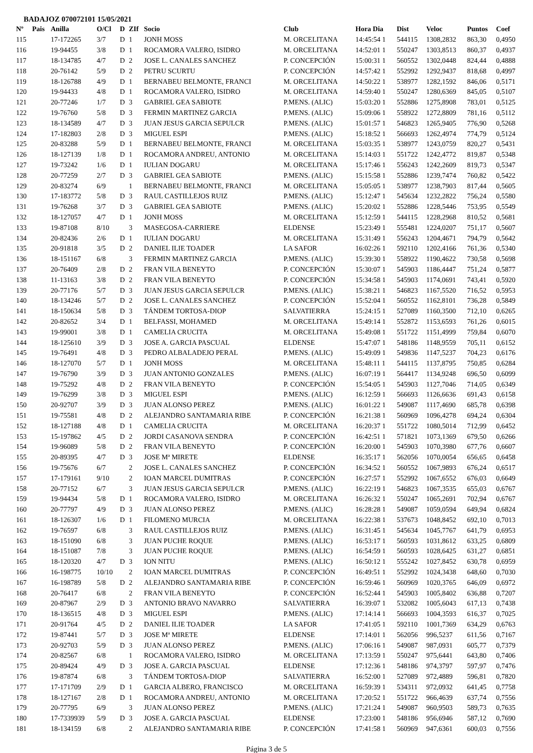BADAJOZ 070072101 15/05/2021
| Nº | Pais | Anilla | O/Cl | D | ZIf | Socio | Club | Hora Dia | Dist | Veloc | Puntos | Coef |
| --- | --- | --- | --- | --- | --- | --- | --- | --- | --- | --- | --- | --- |
| 115 | | 17-172265 | 3/7 | D | 1 | JONH MOSS | M. ORCELITANA | 14:45:54 1 | 544115 | 1308,2832 | 863,30 | 0,4950 |
| 116 | | 19-94455 | 3/8 | D | 1 | ROCAMORA VALERO, ISIDRO | M. ORCELITANA | 14:52:01 1 | 550247 | 1303,8513 | 860,37 | 0,4937 |
| 117 | | 18-134785 | 4/7 | D | 2 | JOSE L. CANALES SANCHEZ | P. CONCEPCIÓN | 15:00:31 1 | 560552 | 1302,0448 | 824,44 | 0,4888 |
| 118 | | 20-76142 | 5/9 | D | 2 | PETRU SCURTU | P. CONCEPCIÓN | 14:57:42 1 | 552992 | 1292,9437 | 818,68 | 0,4997 |
| 119 | | 18-126788 | 4/9 | D | 1 | BERNABEU BELMONTE, FRANCI | M. ORCELITANA | 14:50:22 1 | 538977 | 1282,1592 | 846,06 | 0,5171 |
| 120 | | 19-94433 | 4/8 | D | 1 | ROCAMORA VALERO, ISIDRO | M. ORCELITANA | 14:59:40 1 | 550247 | 1280,6369 | 845,05 | 0,5107 |
| 121 | | 20-77246 | 1/7 | D | 3 | GABRIEL GEA SABIOTE | P.MENS. (ALIC) | 15:03:20 1 | 552886 | 1275,8908 | 783,01 | 0,5125 |
| 122 | | 19-76760 | 5/8 | D | 3 | FERMIN MARTINEZ GARCIA | P.MENS. (ALIC) | 15:09:06 1 | 558922 | 1272,8809 | 781,16 | 0,5112 |
| 123 | | 18-134589 | 4/7 | D | 3 | JUAN JESUS GARCIA SEPULCR | P.MENS. (ALIC) | 15:01:57 1 | 546823 | 1265,9405 | 776,90 | 0,5268 |
| 124 | | 17-182803 | 2/8 | D | 3 | MIGUEL ESPI | P.MENS. (ALIC) | 15:18:52 1 | 566693 | 1262,4974 | 774,79 | 0,5124 |
| 125 | | 20-83288 | 5/9 | D | 1 | BERNABEU BELMONTE, FRANCI | M. ORCELITANA | 15:03:35 1 | 538977 | 1243,0759 | 820,27 | 0,5431 |
| 126 | | 18-127139 | 1/8 | D | 1 | ROCAMORA ANDREU, ANTONIO | M. ORCELITANA | 15:14:03 1 | 551722 | 1242,4772 | 819,87 | 0,5348 |
| 127 | | 19-73242 | 1/6 | D | 1 | IULIAN DOGARU | M. ORCELITANA | 15:17:46 1 | 556243 | 1242,2609 | 819,73 | 0,5347 |
| 128 | | 20-77259 | 2/7 | D | 3 | GABRIEL GEA SABIOTE | P.MENS. (ALIC) | 15:15:58 1 | 552886 | 1239,7474 | 760,82 | 0,5422 |
| 129 | | 20-83274 | 6/9 | | 1 | BERNABEU BELMONTE, FRANCI | M. ORCELITANA | 15:05:05 1 | 538977 | 1238,7903 | 817,44 | 0,5605 |
| 130 | | 17-183772 | 5/8 | D | 3 | RAUL CASTILLEJOS RUIZ | P.MENS. (ALIC) | 15:12:47 1 | 545634 | 1232,2822 | 756,24 | 0,5580 |
| 131 | | 19-76268 | 3/7 | D | 3 | GABRIEL GEA SABIOTE | P.MENS. (ALIC) | 15:20:02 1 | 552886 | 1228,5446 | 753,95 | 0,5549 |
| 132 | | 18-127057 | 4/7 | D | 1 | JONH MOSS | M. ORCELITANA | 15:12:59 1 | 544115 | 1228,2968 | 810,52 | 0,5681 |
| 133 | | 19-87108 | 8/10 | | 3 | MASEGOSA-CARRIERE | ELDENSE | 15:23:49 1 | 555481 | 1224,0207 | 751,17 | 0,5607 |
| 134 | | 20-82436 | 2/6 | D | 1 | IULIAN DOGARU | M. ORCELITANA | 15:31:49 1 | 556243 | 1204,4671 | 794,79 | 0,5642 |
| 135 | | 20-91818 | 3/5 | D | 2 | DANIEL ILIE TOADER | LA SAFOR | 16:02:26 1 | 592110 | 1202,4166 | 761,36 | 0,5340 |
| 136 | | 18-151167 | 6/8 | | 3 | FERMIN MARTINEZ GARCIA | P.MENS. (ALIC) | 15:39:30 1 | 558922 | 1190,4622 | 730,58 | 0,5698 |
| 137 | | 20-76409 | 2/8 | D | 2 | FRAN VILA BENEYTO | P. CONCEPCIÓN | 15:30:07 1 | 545903 | 1186,4447 | 751,24 | 0,5877 |
| 138 | | 11-13163 | 3/8 | D | 2 | FRAN VILA BENEYTO | P. CONCEPCIÓN | 15:34:58 1 | 545903 | 1174,0691 | 743,41 | 0,5920 |
| 139 | | 20-77176 | 5/7 | D | 3 | JUAN JESUS GARCIA SEPULCR | P.MENS. (ALIC) | 15:38:21 1 | 546823 | 1167,5520 | 716,52 | 0,5953 |
| 140 | | 18-134246 | 5/7 | D | 2 | JOSE L. CANALES SANCHEZ | P. CONCEPCIÓN | 15:52:04 1 | 560552 | 1162,8101 | 736,28 | 0,5849 |
| 141 | | 18-150634 | 5/8 | D | 3 | TÁNDEM TORTOSA-DIOP | SALVATIERRA | 15:24:15 1 | 527089 | 1160,3500 | 712,10 | 0,6265 |
| 142 | | 20-82652 | 3/4 | D | 1 | BELFASSI, MOHAMED | M. ORCELITANA | 15:49:14 1 | 552872 | 1153,6593 | 761,26 | 0,6015 |
| 143 | | 19-99001 | 3/8 | D | 1 | CAMELIA CRUCITA | M. ORCELITANA | 15:49:08 1 | 551722 | 1151,4999 | 759,84 | 0,6070 |
| 144 | | 18-125610 | 3/9 | D | 3 | JOSE A. GARCIA PASCUAL | ELDENSE | 15:47:07 1 | 548186 | 1148,9559 | 705,11 | 0,6152 |
| 145 | | 19-76491 | 4/8 | D | 3 | PEDRO ALBALADEJO PERAL | P.MENS. (ALIC) | 15:49:09 1 | 549836 | 1147,5237 | 704,23 | 0,6176 |
| 146 | | 18-127070 | 5/7 | D | 1 | JONH MOSS | M. ORCELITANA | 15:48:11 1 | 544115 | 1137,8795 | 750,85 | 0,6284 |
| 147 | | 19-76790 | 3/9 | D | 3 | JUAN ANTONIO GONZALES | P.MENS. (ALIC) | 16:07:19 1 | 564417 | 1134,9248 | 696,50 | 0,6099 |
| 148 | | 19-75292 | 4/8 | D | 2 | FRAN VILA BENEYTO | P. CONCEPCIÓN | 15:54:05 1 | 545903 | 1127,7046 | 714,05 | 0,6349 |
| 149 | | 19-76299 | 3/8 | D | 3 | MIGUEL ESPI | P.MENS. (ALIC) | 16:12:59 1 | 566693 | 1126,6636 | 691,43 | 0,6158 |
| 150 | | 20-92707 | 3/9 | D | 3 | JUAN ALONSO PEREZ | P.MENS. (ALIC) | 16:01:22 1 | 549087 | 1117,4690 | 685,78 | 0,6398 |
| 151 | | 19-75581 | 4/8 | D | 2 | ALEJANDRO SANTAMARIA RIBE | P. CONCEPCIÓN | 16:21:38 1 | 560969 | 1096,4278 | 694,24 | 0,6304 |
| 152 | | 18-127188 | 4/8 | D | 1 | CAMELIA CRUCITA | M. ORCELITANA | 16:20:37 1 | 551722 | 1080,5014 | 712,99 | 0,6452 |
| 153 | | 15-197862 | 4/5 | D | 2 | JORDI CASANOVA SENDRA | P. CONCEPCIÓN | 16:42:51 1 | 571821 | 1073,1369 | 679,50 | 0,6266 |
| 154 | | 19-96089 | 5/8 | D | 2 | FRAN VILA BENEYTO | P. CONCEPCIÓN | 16:20:00 1 | 545903 | 1070,3980 | 677,76 | 0,6607 |
| 155 | | 20-89395 | 4/7 | D | 3 | JOSE Mª MIRETE | ELDENSE | 16:35:17 1 | 562056 | 1070,0054 | 656,65 | 0,6458 |
| 156 | | 19-75676 | 6/7 | | 2 | JOSE L. CANALES SANCHEZ | P. CONCEPCIÓN | 16:34:52 1 | 560552 | 1067,9893 | 676,24 | 0,6517 |
| 157 | | 17-179161 | 9/10 | | 2 | IOAN MARCEL DUMITRAS | P. CONCEPCIÓN | 16:27:57 1 | 552992 | 1067,6552 | 676,03 | 0,6649 |
| 158 | | 20-77152 | 6/7 | | 3 | JUAN JESUS GARCIA SEPULCR | P.MENS. (ALIC) | 16:22:19 1 | 546823 | 1067,3535 | 655,03 | 0,6767 |
| 159 | | 19-94434 | 5/8 | D | 1 | ROCAMORA VALERO, ISIDRO | M. ORCELITANA | 16:26:32 1 | 550247 | 1065,2691 | 702,94 | 0,6767 |
| 160 | | 20-77797 | 4/9 | D | 3 | JUAN ALONSO PEREZ | P.MENS. (ALIC) | 16:28:28 1 | 549087 | 1059,0594 | 649,94 | 0,6824 |
| 161 | | 18-126307 | 1/6 | D | 1 | FILOMENO MURCIA | M. ORCELITANA | 16:22:38 1 | 537673 | 1048,8452 | 692,10 | 0,7013 |
| 162 | | 19-76597 | 6/8 | | 3 | RAUL CASTILLEJOS RUIZ | P.MENS. (ALIC) | 16:31:45 1 | 545634 | 1045,7767 | 641,79 | 0,6953 |
| 163 | | 18-151090 | 6/8 | | 3 | JUAN PUCHE ROQUE | P.MENS. (ALIC) | 16:53:17 1 | 560593 | 1031,8612 | 633,25 | 0,6809 |
| 164 | | 18-151087 | 7/8 | | 3 | JUAN PUCHE ROQUE | P.MENS. (ALIC) | 16:54:59 1 | 560593 | 1028,6425 | 631,27 | 0,6851 |
| 165 | | 18-120320 | 4/7 | D | 3 | ION NITU | P.MENS. (ALIC) | 16:50:12 1 | 555242 | 1027,8452 | 630,78 | 0,6959 |
| 166 | | 16-198775 | 10/10 | | 2 | IOAN MARCEL DUMITRAS | P. CONCEPCIÓN | 16:49:51 1 | 552992 | 1024,3438 | 648,60 | 0,7030 |
| 167 | | 16-198789 | 5/8 | D | 2 | ALEJANDRO SANTAMARIA RIBE | P. CONCEPCIÓN | 16:59:46 1 | 560969 | 1020,3765 | 646,09 | 0,6972 |
| 168 | | 20-76417 | 6/8 | | 2 | FRAN VILA BENEYTO | P. CONCEPCIÓN | 16:52:44 1 | 545903 | 1005,8402 | 636,88 | 0,7207 |
| 169 | | 20-87967 | 2/9 | D | 3 | ANTONIO BRAVO NAVARRO | SALVATIERRA | 16:39:07 1 | 532082 | 1005,6043 | 617,13 | 0,7438 |
| 170 | | 18-136515 | 4/8 | D | 3 | MIGUEL ESPI | P.MENS. (ALIC) | 17:14:14 1 | 566693 | 1004,3593 | 616,37 | 0,7025 |
| 171 | | 20-91764 | 4/5 | D | 2 | DANIEL ILIE TOADER | LA SAFOR | 17:41:05 1 | 592110 | 1001,7369 | 634,29 | 0,6763 |
| 172 | | 19-87441 | 5/7 | D | 3 | JOSE Mª MIRETE | ELDENSE | 17:14:01 1 | 562056 | 996,5237 | 611,56 | 0,7167 |
| 173 | | 20-92703 | 5/9 | D | 3 | JUAN ALONSO PEREZ | P.MENS. (ALIC) | 17:06:16 1 | 549087 | 987,0931 | 605,77 | 0,7379 |
| 174 | | 20-82567 | 6/8 | | 1 | ROCAMORA VALERO, ISIDRO | M. ORCELITANA | 17:13:59 1 | 550247 | 975,6441 | 643,80 | 0,7406 |
| 175 | | 20-89424 | 4/9 | D | 3 | JOSE A. GARCIA PASCUAL | ELDENSE | 17:12:36 1 | 548186 | 974,3797 | 597,97 | 0,7476 |
| 176 | | 19-87874 | 6/8 | | 3 | TÁNDEM TORTOSA-DIOP | SALVATIERRA | 16:52:00 1 | 527089 | 972,4889 | 596,81 | 0,7820 |
| 177 | | 17-171709 | 2/9 | D | 1 | GARCIA ALBERO, FRANCISCO | M. ORCELITANA | 16:59:39 1 | 534311 | 972,0932 | 641,45 | 0,7758 |
| 178 | | 18-127167 | 2/8 | D | 1 | ROCAMORA ANDREU, ANTONIO | M. ORCELITANA | 17:20:52 1 | 551722 | 966,4639 | 637,74 | 0,7556 |
| 179 | | 20-77795 | 6/9 | | 3 | JUAN ALONSO PEREZ | P.MENS. (ALIC) | 17:21:24 1 | 549087 | 960,9503 | 589,73 | 0,7635 |
| 180 | | 17-7339939 | 5/9 | D | 3 | JOSE A. GARCIA PASCUAL | ELDENSE | 17:23:00 1 | 548186 | 956,6946 | 587,12 | 0,7690 |
| 181 | | 18-134159 | 6/8 | | 2 | ALEJANDRO SANTAMARIA RIBE | P. CONCEPCIÓN | 17:41:58 1 | 560969 | 947,6361 | 600,03 | 0,7556 |
Página 3 de 5